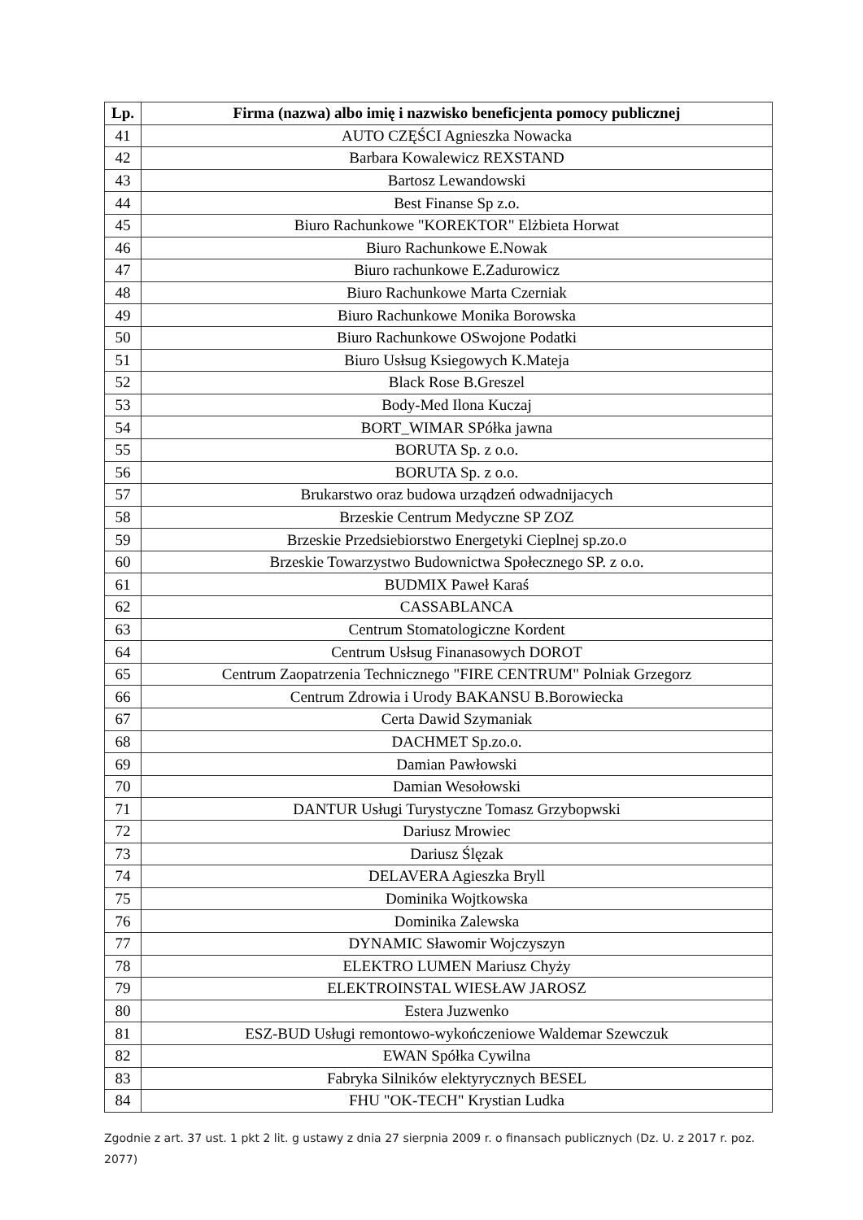| Lp. | Firma (nazwa) albo imię i nazwisko beneficjenta pomocy publicznej |
| --- | --- |
| 41 | AUTO CZĘŚCI Agnieszka Nowacka |
| 42 | Barbara Kowalewicz REXSTAND |
| 43 | Bartosz Lewandowski |
| 44 | Best Finanse Sp z.o. |
| 45 | Biuro Rachunkowe "KOREKTOR" Elżbieta Horwat |
| 46 | Biuro Rachunkowe E.Nowak |
| 47 | Biuro rachunkowe E.Zadurowicz |
| 48 | Biuro Rachunkowe Marta Czerniak |
| 49 | Biuro Rachunkowe Monika Borowska |
| 50 | Biuro Rachunkowe OSwojone Podatki |
| 51 | Biuro Usłsug Ksiegowych K.Mateja |
| 52 | Black Rose B.Greszel |
| 53 | Body-Med Ilona Kuczaj |
| 54 | BORT_WIMAR SPółka jawna |
| 55 | BORUTA Sp. z o.o. |
| 56 | BORUTA Sp. z o.o. |
| 57 | Brukarstwo oraz budowa urządzeń odwadnijacych |
| 58 | Brzeskie Centrum Medyczne SP ZOZ |
| 59 | Brzeskie Przedsiebiorstwo Energetyki Cieplnej sp.zo.o |
| 60 | Brzeskie Towarzystwo Budownictwa Społecznego SP. z o.o. |
| 61 | BUDMIX Paweł Karaś |
| 62 | CASSABLANCA |
| 63 | Centrum Stomatologiczne Kordent |
| 64 | Centrum Usłsug Finanasowych DOROT |
| 65 | Centrum Zaopatrzenia Technicznego "FIRE CENTRUM" Polniak Grzegorz |
| 66 | Centrum Zdrowia i Urody BAKANSU B.Borowiecka |
| 67 | Certa Dawid Szymaniak |
| 68 | DACHMET Sp.zo.o. |
| 69 | Damian Pawłowski |
| 70 | Damian Wesołowski |
| 71 | DANTUR Usługi Turystyczne Tomasz Grzybopwski |
| 72 | Dariusz Mrowiec |
| 73 | Dariusz Ślęzak |
| 74 | DELAVERA Agieszka Bryll |
| 75 | Dominika Wojtkowska |
| 76 | Dominika Zalewska |
| 77 | DYNAMIC Sławomir Wojczyszyn |
| 78 | ELEKTRO LUMEN Mariusz Chyży |
| 79 | ELEKTROINSTAL WIESŁAW JAROSZ |
| 80 | Estera Juzwenko |
| 81 | ESZ-BUD Usługi remontowo-wykończeniowe Waldemar Szewczuk |
| 82 | EWAN Spółka Cywilna |
| 83 | Fabryka Silników elektyrycznych BESEL |
| 84 | FHU "OK-TECH" Krystian Ludka |
Zgodnie z art. 37 ust. 1 pkt 2 lit. g ustawy z dnia 27 sierpnia 2009 r. o finansach publicznych (Dz. U. z 2017 r. poz. 2077)